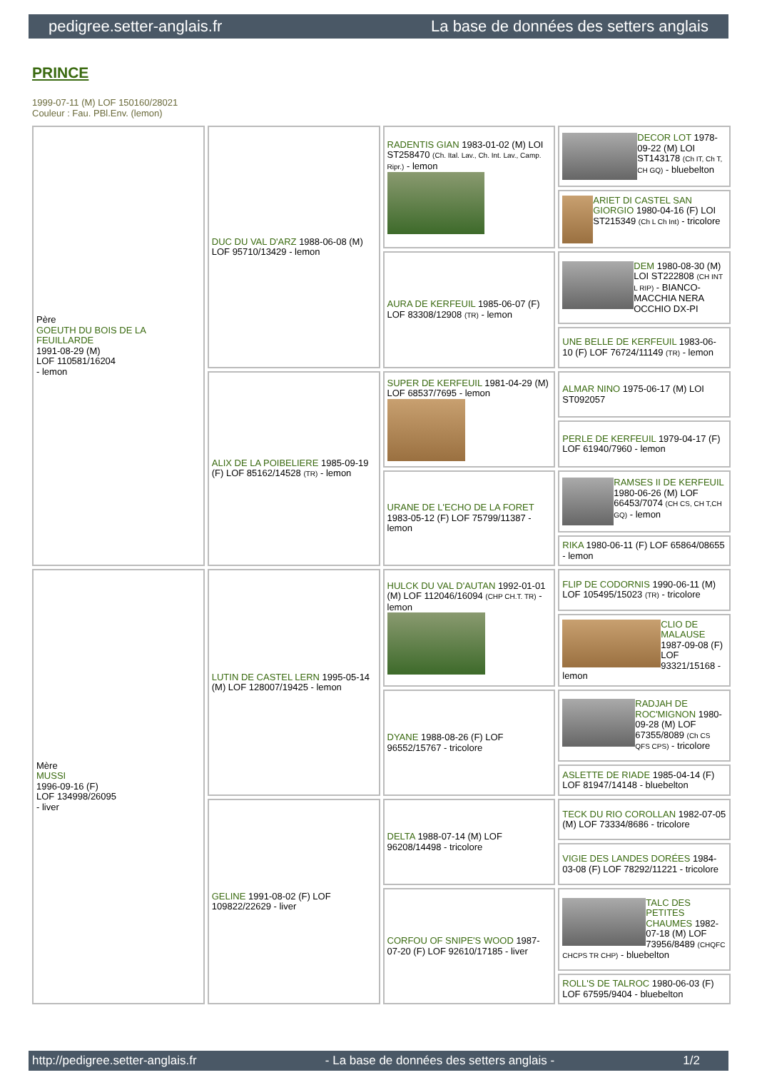pedigree.setter-anglais.fr La base de données des setters anglais
PRINCE
1999-07-11 (M) LOF 150160/28021
Couleur : Fau. PBl.Env. (lemon)
| Père GOEUTH DU BOIS DE LA FEUILLARDE 1991-08-29 (M) LOF 110581/16204 - lemon | DUC DU VAL D'ARZ 1988-06-08 (M) LOF 95710/13429 - lemon | RADENTIS GIAN 1983-01-02 (M) LOI ST258470 (Ch. Ital. Lav., Ch. Int. Lav., Camp. Ripr.) - lemon | DECOR LOT 1978-09-22 (M) LOI ST143178 (Ch IT, Ch T, CH GQ) - bluebelton |
| | | | ARIET DI CASTEL SAN GIORGIO 1980-04-16 (F) LOI ST215349 (Ch L Ch Int) - tricolore |
| | | AURA DE KERFEUIL 1985-06-07 (F) LOF 83308/12908 (TR) - lemon | DEM 1980-08-30 (M) LOI ST222808 (CH INT L RIP) - BIANCO-MACCHIA NERA OCCHIO DX-PI |
| | | | UNE BELLE DE KERFEUIL 1983-06-10 (F) LOF 76724/11149 (TR) - lemon |
| | ALIX DE LA POIBELIERE 1985-09-19 (F) LOF 85162/14528 (TR) - lemon | SUPER DE KERFEUIL 1981-04-29 (M) LOF 68537/7695 - lemon | ALMAR NINO 1975-06-17 (M) LOI ST092057 |
| | | | PERLE DE KERFEUIL 1979-04-17 (F) LOF 61940/7960 - lemon |
| | | URANE DE L'ECHO DE LA FORET 1983-05-12 (F) LOF 75799/11387 - lemon | RAMSES II DE KERFEUIL 1980-06-26 (M) LOF 66453/7074 (CH CS, CH T,CH GQ) - lemon |
| | | | RIKA 1980-06-11 (F) LOF 65864/08655 - lemon |
| Mère MUSSI 1996-09-16 (F) LOF 134998/26095 - liver | LUTIN DE CASTEL LERN 1995-05-14 (M) LOF 128007/19425 - lemon | HULCK DU VAL D'AUTAN 1992-01-01 (M) LOF 112046/16094 (CHP CH.T. TR) - lemon | FLIP DE CODORNIS 1990-06-11 (M) LOF 105495/15023 (TR) - tricolore |
| | | | CLIO DE MALAUSE 1987-09-08 (F) LOF 93321/15168 - lemon |
| | | DYANE 1988-08-26 (F) LOF 96552/15767 - tricolore | RADJAH DE ROC'MIGNON 1980-09-28 (M) LOF 67355/8089 (Ch CS QFS CPS) - tricolore |
| | | | ASLETTE DE RIADE 1985-04-14 (F) LOF 81947/14148 - bluebelton |
| | GELINE 1991-08-02 (F) LOF 109822/22629 - liver | DELTA 1988-07-14 (M) LOF 96208/14498 - tricolore | TECK DU RIO COROLLAN 1982-07-05 (M) LOF 73334/8686 - tricolore |
| | | | VIGIE DES LANDES DORÉES 1984-03-08 (F) LOF 78292/11221 - tricolore |
| | | CORFOU OF SNIPE'S WOOD 1987-07-20 (F) LOF 92610/17185 - liver | TALC DES PETITES CHAUMES 1982-07-18 (M) LOF 73956/8489 (CHQFC CHCPS TR CHP) - bluebelton |
| | | | ROLL'S DE TALROC 1980-06-03 (F) LOF 67595/9404 - bluebelton |
http://pedigree.setter-anglais.fr - La base de données des setters anglais - 1/2